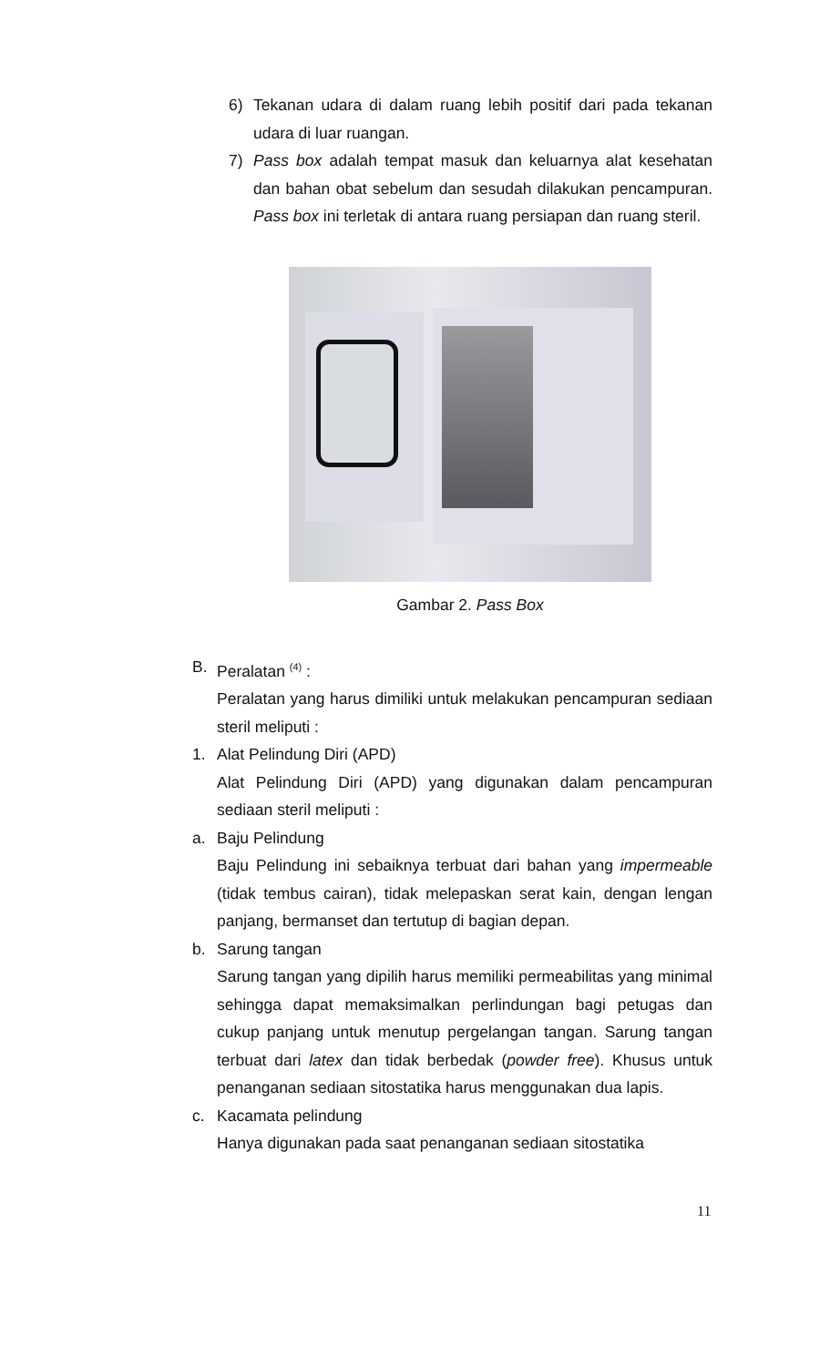6) Tekanan udara di dalam ruang lebih positif dari pada tekanan udara di luar ruangan.
7) Pass box adalah tempat masuk dan keluarnya alat kesehatan dan bahan obat sebelum dan sesudah dilakukan pencampuran. Pass box ini terletak di antara ruang persiapan dan ruang steril.
Gambar 2. Pass Box
B. Peralatan <sup>(4)</sup> :
Peralatan yang harus dimiliki untuk melakukan pencampuran sediaan steril meliputi :
1. Alat Pelindung Diri (APD)
Alat Pelindung Diri (APD) yang digunakan dalam pencampuran sediaan steril meliputi :
a. Baju Pelindung
Baju Pelindung ini sebaiknya terbuat dari bahan yang impermeable (tidak tembus cairan), tidak melepaskan serat kain, dengan lengan panjang, bermanset dan tertutup di bagian depan.
b. Sarung tangan
Sarung tangan yang dipilih harus memiliki permeabilitas yang minimal sehingga dapat memaksimalkan perlindungan bagi petugas dan cukup panjang untuk menutup pergelangan tangan. Sarung tangan terbuat dari latex dan tidak berbedak (powder free). Khusus untuk penanganan sediaan sitostatika harus menggunakan dua lapis.
c. Kacamata pelindung
Hanya digunakan pada saat penanganan sediaan sitostatika
11